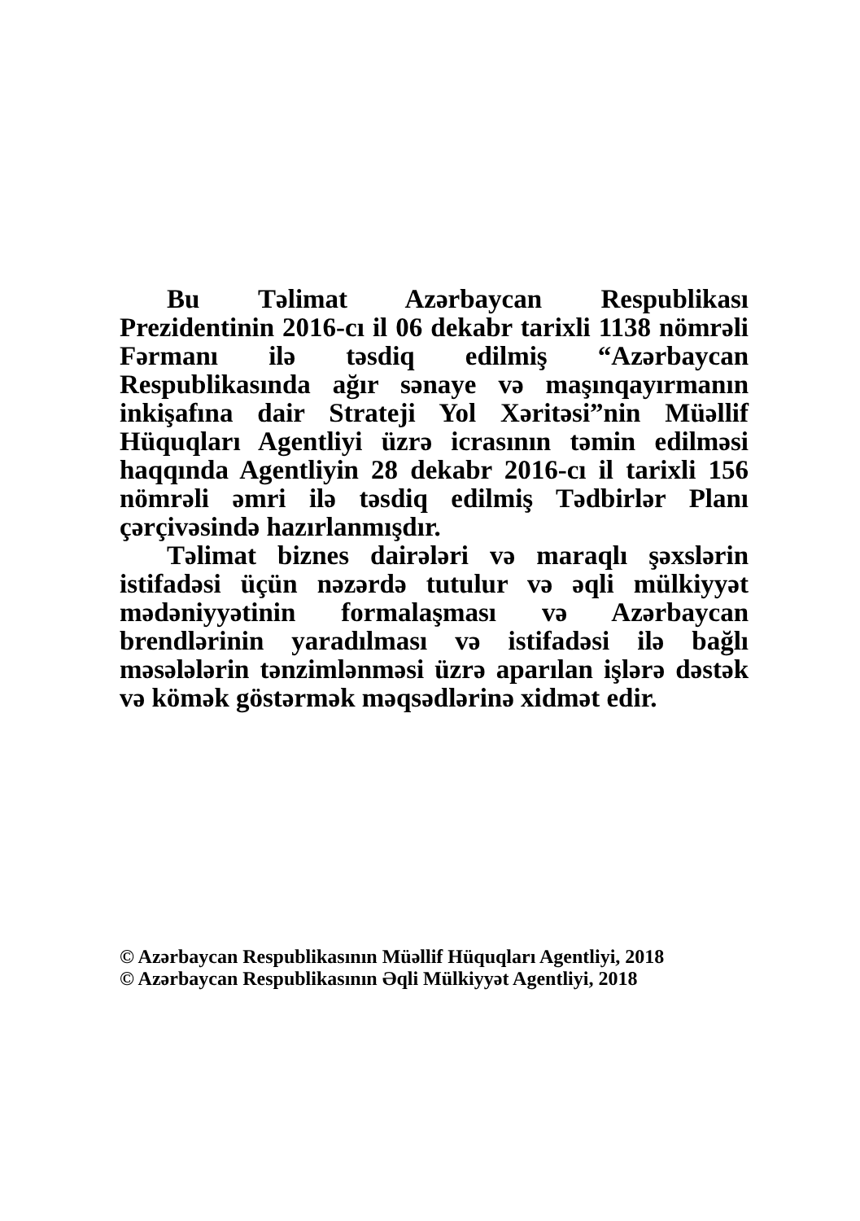Bu Təlimat Azərbaycan Respublikası Prezidentinin 2016-cı il 06 dekabr tarixli 1138 nömrəli Fərmanı ilə təsdiq edilmiş “Azərbaycan Respublikasında ağır sənaye və maşınqayırmanın inkişafına dair Strateji Yol Xəritəsi”nin Müəllif Hüquqları Agentliyi üzrə icrasının təmin edilməsi haqqında Agentliyin 28 dekabr 2016-cı il tarixli 156 nömrəli əmri ilə təsdiq edilmiş Tədbirlər Planı çərçivəsində hazırlanmışdır.
Təlimat biznes dairələri və maraqlı şəxslərin istifadəsi üçün nəzərdə tutulur və əqli mülkiyyət mədəniyyətinin formalaşması və Azərbaycan brendlərinin yaradılması və istifadəsi ilə bağlı məsələlərin tənzimlənməsi üzrə aparılan işlərə dəstək və kömək göstərmək məqsədlərinə xidmət edir.
© Azərbaycan Respublikasının Müəllif Hüquqları Agentliyi, 2018
© Azərbaycan Respublikasının Əqli Mülkiyyət Agentliyi, 2018